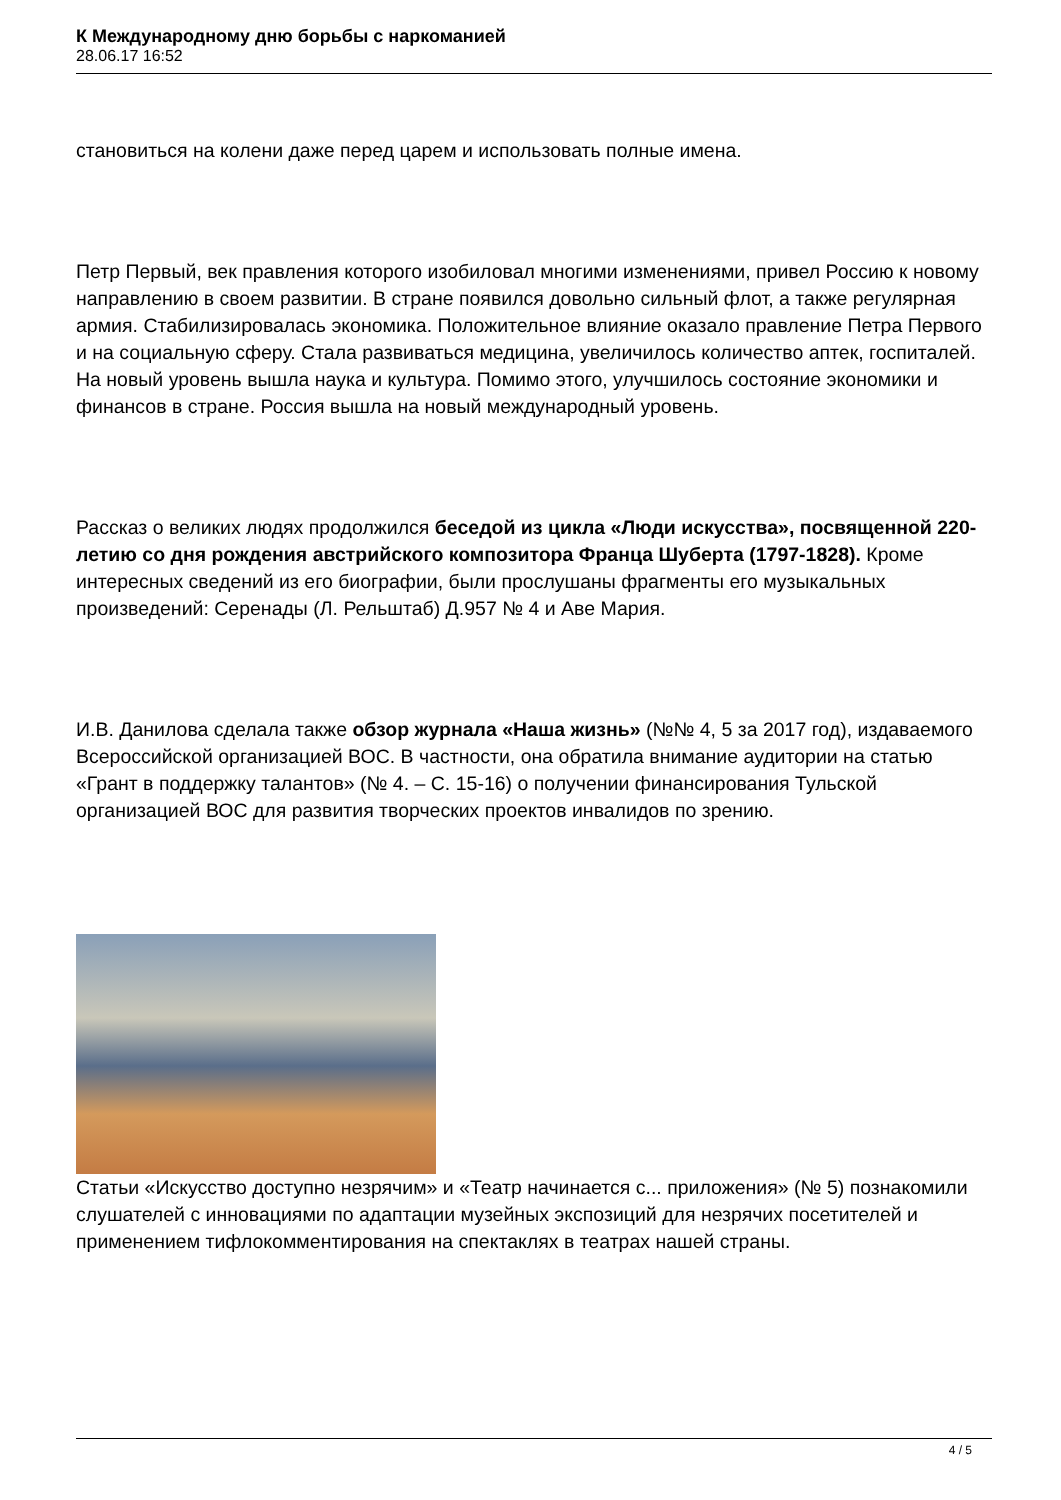К Международному дню борьбы с наркоманией
28.06.17 16:52
становиться на колени даже перед царем и использовать полные имена.
Петр Первый, век правления которого изобиловал многими изменениями, привел Россию к новому направлению в своем развитии. В стране появился довольно сильный флот, а также регулярная армия. Стабилизировалась экономика. Положительное влияние оказало правление Петра Первого и на социальную сферу. Стала развиваться медицина, увеличилось количество аптек, госпиталей. На новый уровень вышла наука и культура. Помимо этого, улучшилось состояние экономики и финансов в стране. Россия вышла на новый международный уровень.
Рассказ о великих людях продолжился беседой из цикла «Люди искусства», посвященной 220-летию со дня рождения австрийского композитора Франца Шуберта (1797-1828). Кроме интересных сведений из его биографии, были прослушаны фрагменты его музыкальных произведений: Серенады (Л. Рельштаб) Д.957 № 4 и Аве Мария.
И.В. Данилова сделала также обзор журнала «Наша жизнь» (№№ 4, 5 за 2017 год), издаваемого Всероссийской организацией ВОС. В частности, она обратила внимание аудитории на статью «Грант в поддержку талантов» (№ 4. – С. 15-16) о получении финансирования Тульской организацией ВОС для развития творческих проектов инвалидов по зрению.
Статьи «Искусство доступно незрячим» и «Театр начинается с... приложения» (№ 5) познакомили слушателей с инновациями по адаптации музейных экспозиций для незрячих посетителей и применением тифлокомментирования на спектаклях в театрах нашей страны.
4 / 5